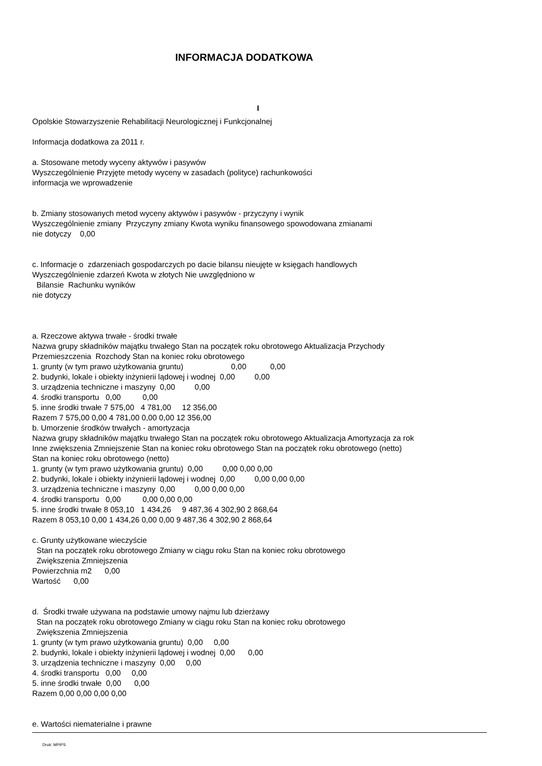INFORMACJA DODATKOWA
I
Opolskie Stowarzyszenie Rehabilitacji Neurologicznej i Funkcjonalnej
Informacja dodatkowa za 2011 r.
a. Stosowane metody wyceny aktywów i pasywów
Wyszczególnienie Przyjęte metody wyceny w zasadach (polityce) rachunkowości
informacja we wprowadzenie
b. Zmiany stosowanych metod wyceny aktywów i pasywów - przyczyny i wynik
Wyszczególnienie zmiany Przyczyny zmiany Kwota wyniku finansowego spowodowana zmianami
nie dotyczy 0,00
c. Informacje o zdarzeniach gospodarczych po dacie bilansu nieujęte w księgach handlowych
Wyszczególnienie zdarzeń Kwota w złotych Nie uwzględniono w
Bilansie Rachunku wyników
nie dotyczy
a. Rzeczowe aktywa trwałe - środki trwałe
Nazwa grupy składników majątku trwałego Stan na początek roku obrotowego Aktualizacja Przychody
Przemieszczenia Rozchody Stan na koniec roku obrotowego
1. grunty (w tym prawo użytkowania gruntu) 0,00 0,00
2. budynki, lokale i obiekty inżynierii lądowej i wodnej 0,00 0,00
3. urządzenia techniczne i maszyny 0,00 0,00
4. środki transportu 0,00 0,00
5. inne środki trwałe 7 575,00 4 781,00 12 356,00
Razem 7 575,00 0,00 4 781,00 0,00 0,00 12 356,00
b. Umorzenie środków trwałych - amortyzacja
Nazwa grupy składników majątku trwałego Stan na początek roku obrotowego Aktualizacja Amortyzacja za rok
Inne zwiększenia Zmniejszenie Stan na koniec roku obrotowego Stan na początek roku obrotowego (netto)
Stan na koniec roku obrotowego (netto)
1. grunty (w tym prawo użytkowania gruntu) 0,00 0,00 0,00 0,00
2. budynki, lokale i obiekty inżynierii lądowej i wodnej 0,00 0,00 0,00 0,00
3. urządzenia techniczne i maszyny 0,00 0,00 0,00 0,00
4. środki transportu 0,00 0,00 0,00 0,00
5. inne środki trwałe 8 053,10 1 434,26 9 487,36 4 302,90 2 868,64
Razem 8 053,10 0,00 1 434,26 0,00 0,00 9 487,36 4 302,90 2 868,64
c. Grunty użytkowane wieczyście
Stan na początek roku obrotowego Zmiany w ciągu roku Stan na koniec roku obrotowego
Zwiększenia Zmniejszenia
Powierzchnia m2 0,00
Wartość 0,00
d. Środki trwałe używana na podstawie umowy najmu lub dzierżawy
Stan na początek roku obrotowego Zmiany w ciągu roku Stan na koniec roku obrotowego
Zwiększenia Zmniejszenia
1. grunty (w tym prawo użytkowania gruntu) 0,00 0,00
2. budynki, lokale i obiekty inżynierii lądowej i wodnej 0,00 0,00
3. urządzenia techniczne i maszyny 0,00 0,00
4. środki transportu 0,00 0,00
5. inne środki trwałe 0,00 0,00
Razem 0,00 0,00 0,00 0,00
e. Wartości niematerialne i prawne
Druk: MPiPS